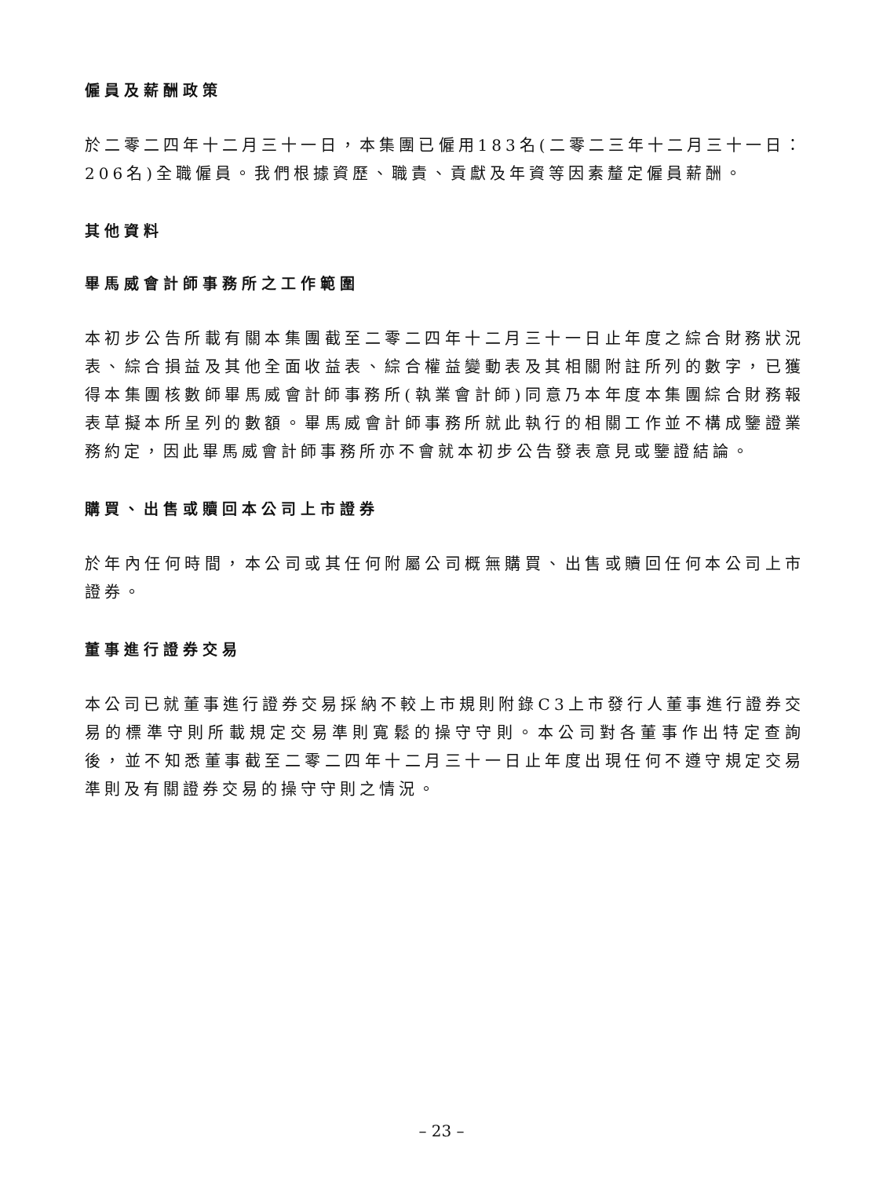僱員及薪酬政策
於二零二四年十二月三十一日，本集團已僱用183名(二零二三年十二月三十一日：206名)全職僱員。我們根據資歷、職責、貢獻及年資等因素釐定僱員薪酬。
其他資料
畢馬威會計師事務所之工作範圍
本初步公告所載有關本集團截至二零二四年十二月三十一日止年度之綜合財務狀況表、綜合損益及其他全面收益表、綜合權益變動表及其相關附註所列的數字，已獲得本集團核數師畢馬威會計師事務所(執業會計師)同意乃本年度本集團綜合財務報表草擬本所呈列的數額。畢馬威會計師事務所就此執行的相關工作並不構成鑒證業務約定，因此畢馬威會計師事務所亦不會就本初步公告發表意見或鑒證結論。
購買、出售或贖回本公司上市證券
於年內任何時間，本公司或其任何附屬公司概無購買、出售或贖回任何本公司上市證券。
董事進行證券交易
本公司已就董事進行證券交易採納不較上市規則附錄C3上市發行人董事進行證券交易的標準守則所載規定交易準則寬鬆的操守守則。本公司對各董事作出特定查詢後，並不知悉董事截至二零二四年十二月三十一日止年度出現任何不遵守規定交易準則及有關證券交易的操守守則之情況。
– 23 –